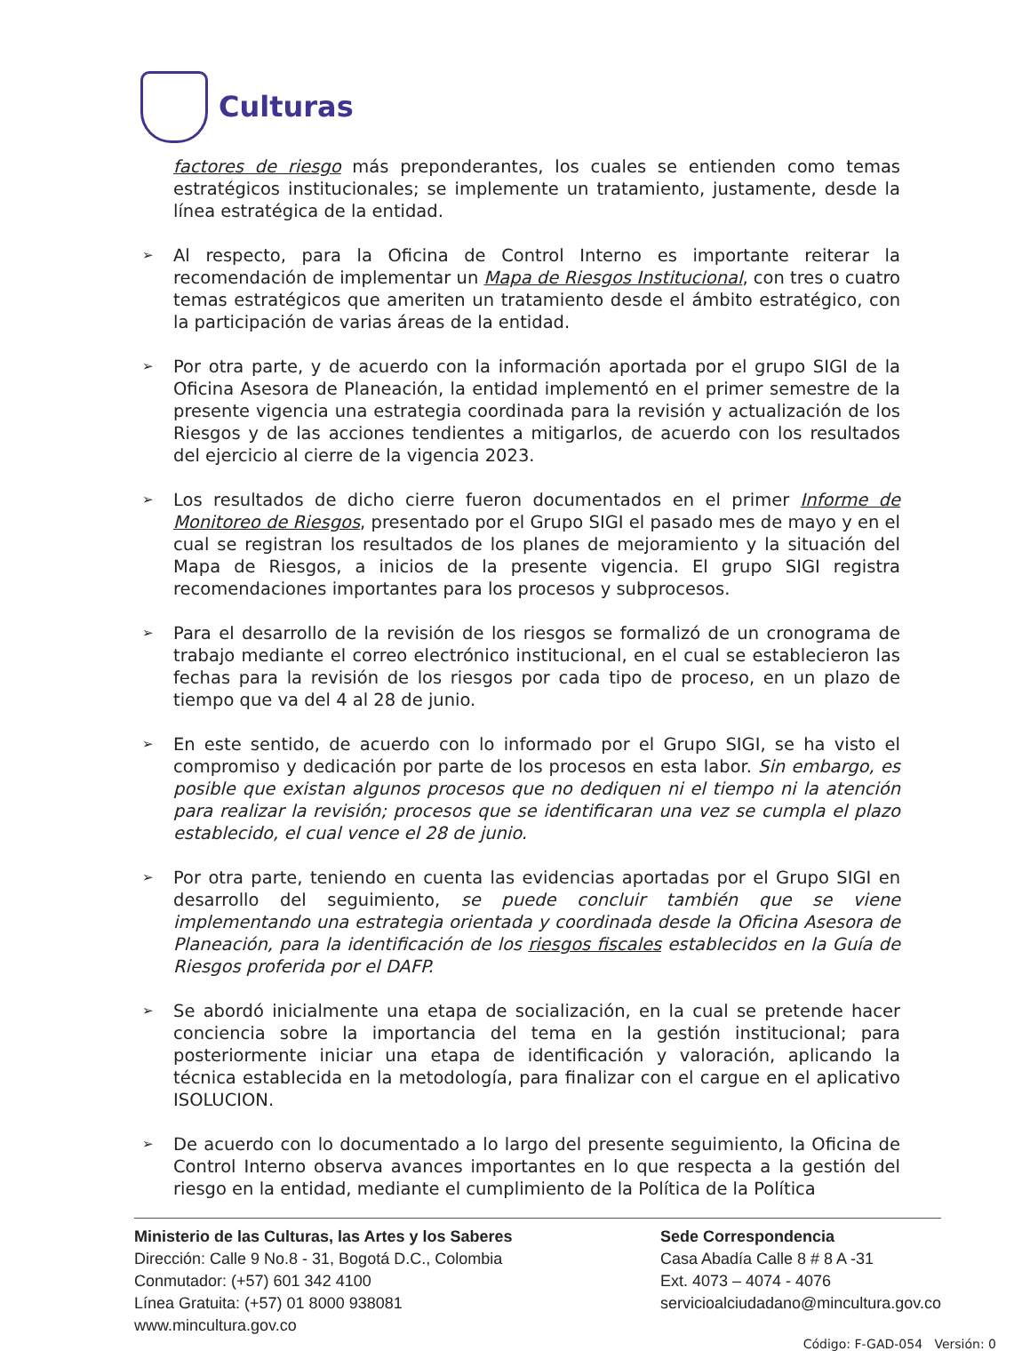Culturas
factores de riesgo más preponderantes, los cuales se entienden como temas estratégicos institucionales; se implemente un tratamiento, justamente, desde la línea estratégica de la entidad.
➢
Al respecto, para la Oficina de Control Interno es importante reiterar la recomendación de implementar un Mapa de Riesgos Institucional, con tres o cuatro temas estratégicos que ameriten un tratamiento desde el ámbito estratégico, con la participación de varias áreas de la entidad.
➢
Por otra parte, y de acuerdo con la información aportada por el grupo SIGI de la Oficina Asesora de Planeación, la entidad implementó en el primer semestre de la presente vigencia una estrategia coordinada para la revisión y actualización de los Riesgos y de las acciones tendientes a mitigarlos, de acuerdo con los resultados del ejercicio al cierre de la vigencia 2023.
➢
Los resultados de dicho cierre fueron documentados en el primer Informe de Monitoreo de Riesgos, presentado por el Grupo SIGI el pasado mes de mayo y en el cual se registran los resultados de los planes de mejoramiento y la situación del Mapa de Riesgos, a inicios de la presente vigencia. El grupo SIGI registra recomendaciones importantes para los procesos y subprocesos.
➢
Para el desarrollo de la revisión de los riesgos se formalizó de un cronograma de trabajo mediante el correo electrónico institucional, en el cual se establecieron las fechas para la revisión de los riesgos por cada tipo de proceso, en un plazo de tiempo que va del 4 al 28 de junio.
➢
En este sentido, de acuerdo con lo informado por el Grupo SIGI, se ha visto el compromiso y dedicación por parte de los procesos en esta labor. Sin embargo, es posible que existan algunos procesos que no dediquen ni el tiempo ni la atención para realizar la revisión; procesos que se identificaran una vez se cumpla el plazo establecido, el cual vence el 28 de junio.
➢
Por otra parte, teniendo en cuenta las evidencias aportadas por el Grupo SIGI en desarrollo del seguimiento, se puede concluir también que se viene implementando una estrategia orientada y coordinada desde la Oficina Asesora de Planeación, para la identificación de los riesgos fiscales establecidos en la Guía de Riesgos proferida por el DAFP.
➢
Se abordó inicialmente una etapa de socialización, en la cual se pretende hacer conciencia sobre la importancia del tema en la gestión institucional; para posteriormente iniciar una etapa de identificación y valoración, aplicando la técnica establecida en la metodología, para finalizar con el cargue en el aplicativo ISOLUCION.
➢
De acuerdo con lo documentado a lo largo del presente seguimiento, la Oficina de Control Interno observa avances importantes en lo que respecta a la gestión del riesgo en la entidad, mediante el cumplimiento de la Política de la Política
Ministerio de las Culturas, las Artes y los Saberes
Dirección: Calle 9 No.8 - 31, Bogotá D.C., Colombia
Conmutador: (+57) 601 342 4100
Línea Gratuita: (+57) 01 8000 938081
www.mincultura.gov.co
Sede Correspondencia
Casa Abadía Calle 8 # 8 A -31
Ext. 4073 – 4074 - 4076
servicioalciudadano@mincultura.gov.co
Código: F-GAD-054 Versión: 0